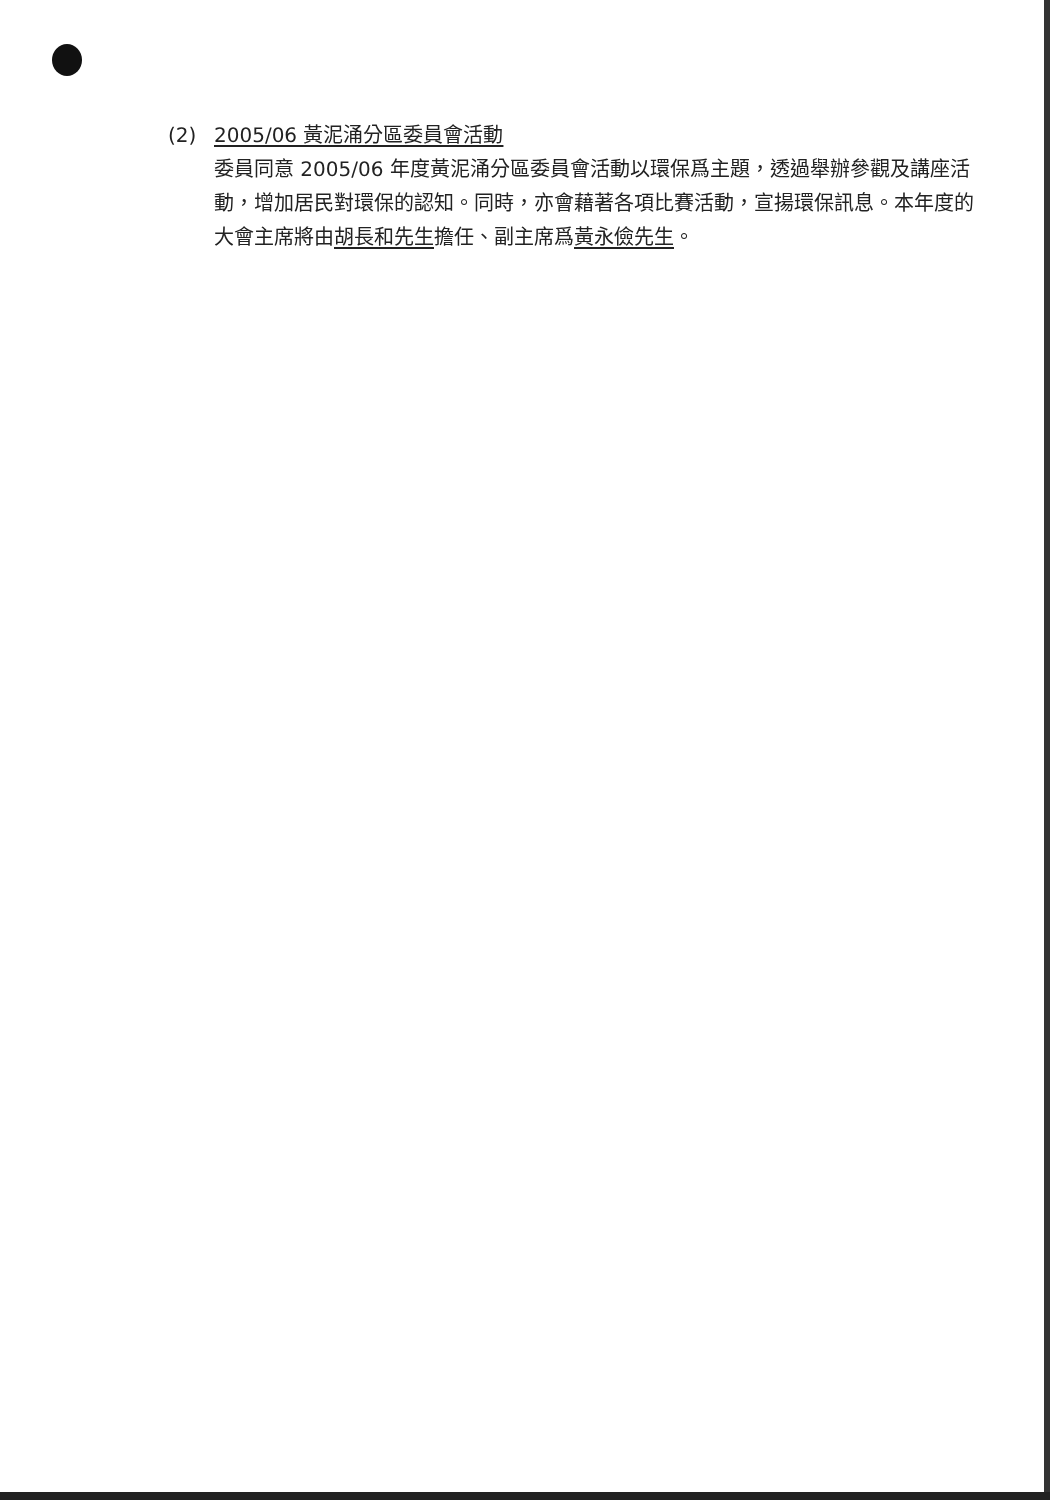(2) 2005/06 黃泥涌分區委員會活動
委員同意 2005/06 年度黃泥涌分區委員會活動以環保爲主題，透過舉辦參觀及講座活動，增加居民對環保的認知。同時，亦會藉著各項比賽活動，宣揚環保訊息。本年度的大會主席將由胡長和先生擔任、副主席爲黃永儉先生。